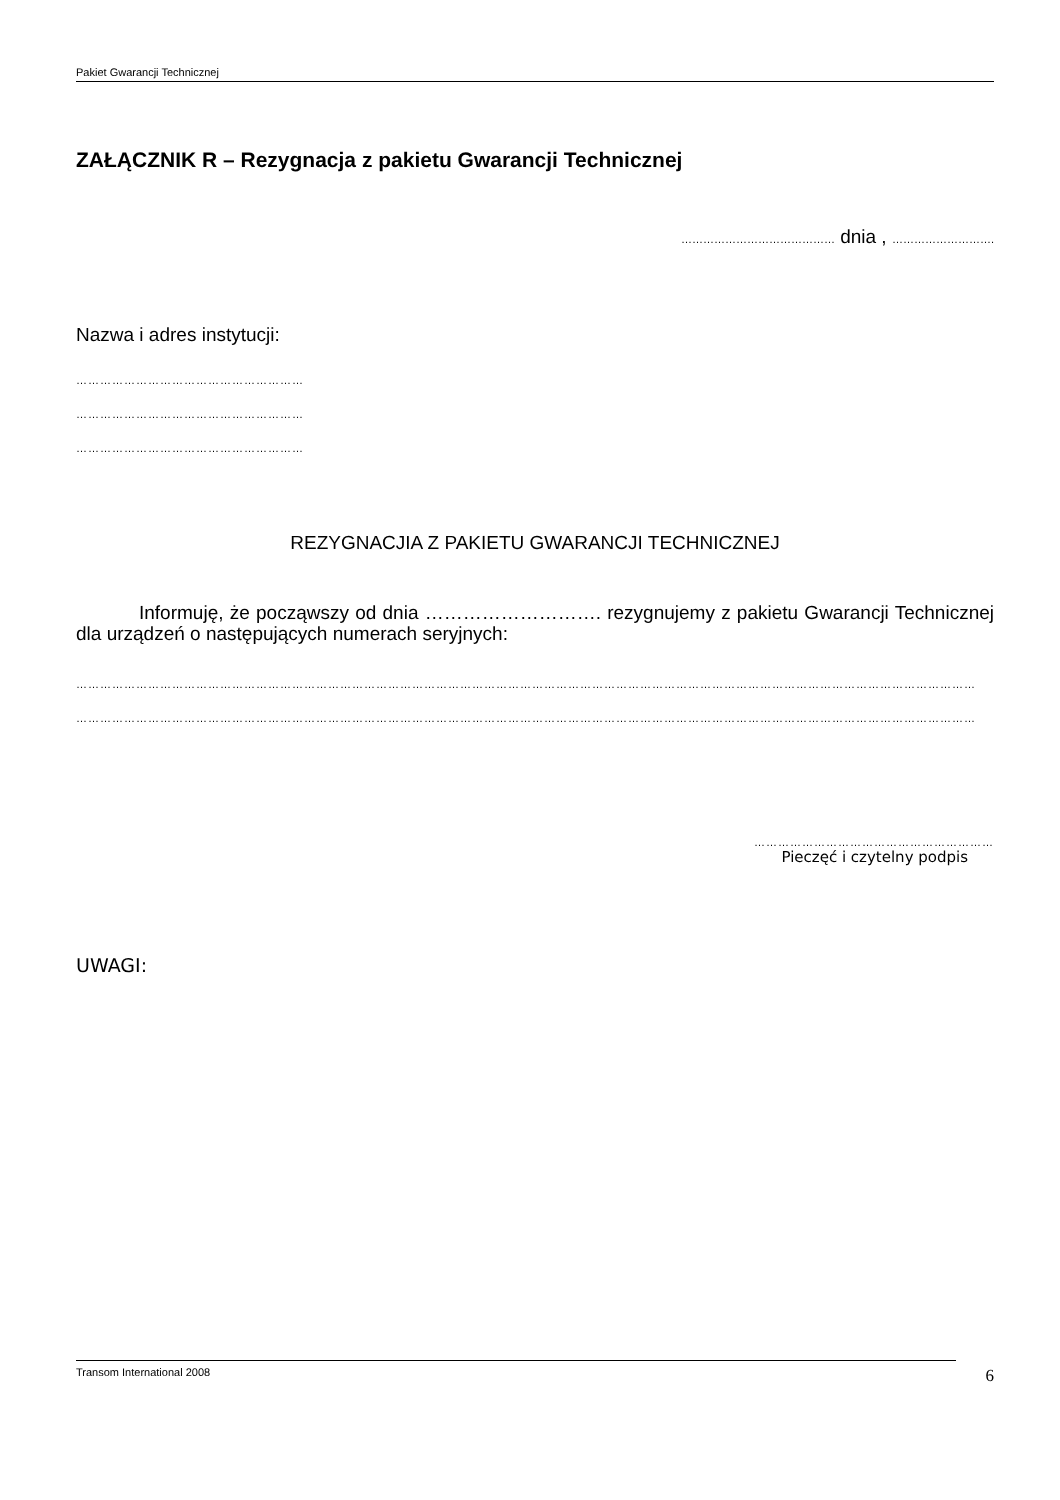Pakiet Gwarancji Technicznej
ZAŁĄCZNIK R – Rezygnacja z pakietu Gwarancji Technicznej
…………………………………… dnia , ……………………….
Nazwa i adres instytucji:
…………………………………………………
…………………………………………………
…………………………………………………
REZYGNACJIA Z PAKIETU GWARANCJI TECHNICZNEJ
Informuję, że począwszy od dnia ………………………. rezygnujemy z pakietu Gwarancji Technicznej dla urządzeń o następujących numerach seryjnych:
…………………………………………………………………………………………………………………………………………………………………………………………………………………………………
…………………………………………………………………………………………………………………………………………………………………………………………………………………………………
……………………………………………………
Pieczęć i czytelny podpis
UWAGI:
Transom International 2008 6